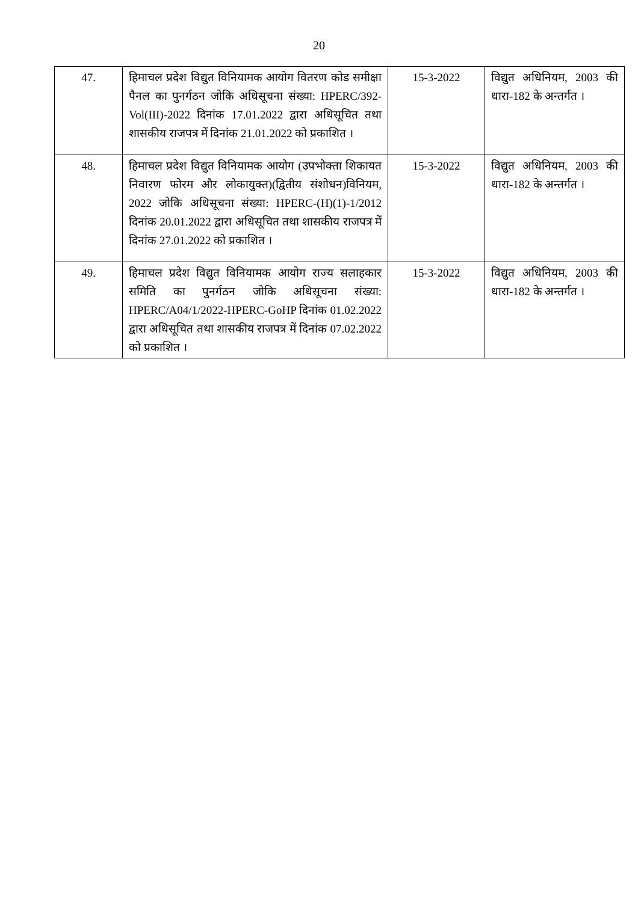20
| 47. | हिमाचल प्रदेश विद्युत विनियामक आयोग वितरण कोड समीक्षा पैनल का पुनर्गठन जोकि अधिसूचना संख्या: HPERC/392-Vol(III)-2022 दिनांक 17.01.2022 द्वारा अधिसूचित तथा शासकीय राजपत्र में दिनांक 21.01.2022 को प्रकाशित । | 15-3-2022 | विद्युत अधिनियम, 2003 की धारा-182 के अन्तर्गत । |
| 48. | हिमाचल प्रदेश विद्युत विनियामक आयोग (उपभोक्ता शिकायत निवारण फोरम और लोकायुक्त)(द्वितीय संशोधन)विनियम, 2022 जोकि अधिसूचना संख्या: HPERC-(H)(1)-1/2012 दिनांक 20.01.2022 द्वारा अधिसूचित तथा शासकीय राजपत्र में दिनांक 27.01.2022 को प्रकाशित । | 15-3-2022 | विद्युत अधिनियम, 2003 की धारा-182 के अन्तर्गत । |
| 49. | हिमाचल प्रदेश विद्युत विनियामक आयोग राज्य सलाहकार समिति का पुनर्गठन जोकि अधिसूचना संख्या: HPERC/A04/1/2022-HPERC-GoHP दिनांक 01.02.2022 द्वारा अधिसूचित तथा शासकीय राजपत्र में दिनांक 07.02.2022 को प्रकाशित । | 15-3-2022 | विद्युत अधिनियम, 2003 की धारा-182 के अन्तर्गत । |